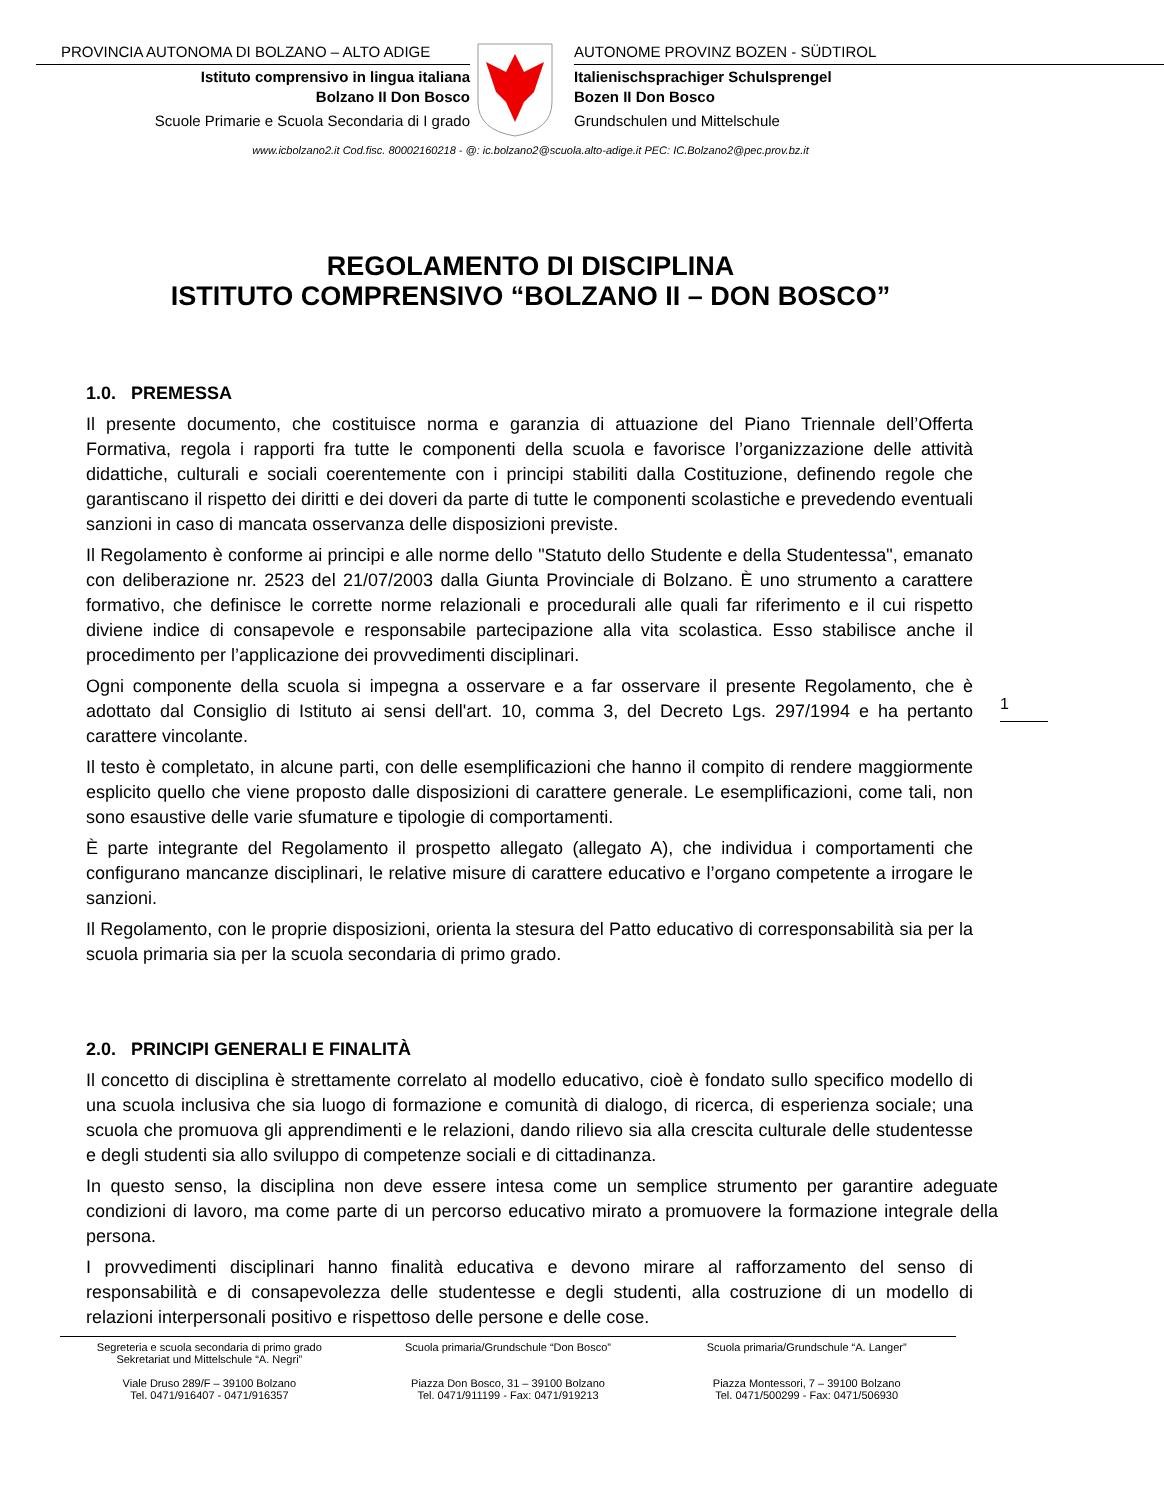PROVINCIA AUTONOMA DI BOLZANO – ALTO ADIGE
Istituto comprensivo in lingua italiana
Bolzano II Don Bosco
Scuole Primarie e Scuola Secondaria di I grado
AUTONOME PROVINZ BOZEN - SÜDTIROL
Italienischsprachiger Schulsprengel
Bozen II Don Bosco
Grundschulen und Mittelschule
www.icbolzano2.it Cod.fisc. 80002160218 - @: ic.bolzano2@scuola.alto-adige.it PEC: IC.Bolzano2@pec.prov.bz.it
REGOLAMENTO DI DISCIPLINA
ISTITUTO COMPRENSIVO “BOLZANO II – DON BOSCO”
1.0. PREMESSA
Il presente documento, che costituisce norma e garanzia di attuazione del Piano Triennale dell’Offerta Formativa, regola i rapporti fra tutte le componenti della scuola e favorisce l’organizzazione delle attività didattiche, culturali e sociali coerentemente con i principi stabiliti dalla Costituzione, definendo regole che garantiscano il rispetto dei diritti e dei doveri da parte di tutte le componenti scolastiche e prevedendo eventuali sanzioni in caso di mancata osservanza delle disposizioni previste.
Il Regolamento è conforme ai principi e alle norme dello "Statuto dello Studente e della Studentessa", emanato con deliberazione nr. 2523 del 21/07/2003 dalla Giunta Provinciale di Bolzano. È uno strumento a carattere formativo, che definisce le corrette norme relazionali e procedurali alle quali far riferimento e il cui rispetto diviene indice di consapevole e responsabile partecipazione alla vita scolastica. Esso stabilisce anche il procedimento per l’applicazione dei provvedimenti disciplinari.
Ogni componente della scuola si impegna a osservare e a far osservare il presente Regolamento, che è adottato dal Consiglio di Istituto ai sensi dell'art. 10, comma 3, del Decreto Lgs. 297/1994 e ha pertanto carattere vincolante.
Il testo è completato, in alcune parti, con delle esemplificazioni che hanno il compito di rendere maggiormente esplicito quello che viene proposto dalle disposizioni di carattere generale. Le esemplificazioni, come tali, non sono esaustive delle varie sfumature e tipologie di comportamenti.
È parte integrante del Regolamento il prospetto allegato (allegato A), che individua i comportamenti che configurano mancanze disciplinari, le relative misure di carattere educativo e l’organo competente a irrogare le sanzioni.
Il Regolamento, con le proprie disposizioni, orienta la stesura del Patto educativo di corresponsabilità sia per la scuola primaria sia per la scuola secondaria di primo grado.
2.0. PRINCIPI GENERALI E FINALITÀ
Il concetto di disciplina è strettamente correlato al modello educativo, cioè è fondato sullo specifico modello di una scuola inclusiva che sia luogo di formazione e comunità di dialogo, di ricerca, di esperienza sociale; una scuola che promuova gli apprendimenti e le relazioni, dando rilievo sia alla crescita culturale delle studentesse e degli studenti sia allo sviluppo di competenze sociali e di cittadinanza.
In questo senso, la disciplina non deve essere intesa come un semplice strumento per garantire adeguate condizioni di lavoro, ma come parte di un percorso educativo mirato a promuovere la formazione integrale della persona.
I provvedimenti disciplinari hanno finalità educativa e devono mirare al rafforzamento del senso di responsabilità e di consapevolezza delle studentesse e degli studenti, alla costruzione di un modello di relazioni interpersonali positivo e rispettoso delle persone e delle cose.
1
Segreteria e scuola secondaria di primo grado
Sekretariat und Mittelschule “A. Negri”
Viale Druso 289/F – 39100 Bolzano
Tel. 0471/916407 - 0471/916357
Scuola primaria/Grundschule “Don Bosco”
Piazza Don Bosco, 31 – 39100 Bolzano
Tel. 0471/911199 - Fax: 0471/919213
Scuola primaria/Grundschule “A. Langer”
Piazza Montessori, 7 – 39100 Bolzano
Tel. 0471/500299 - Fax: 0471/506930